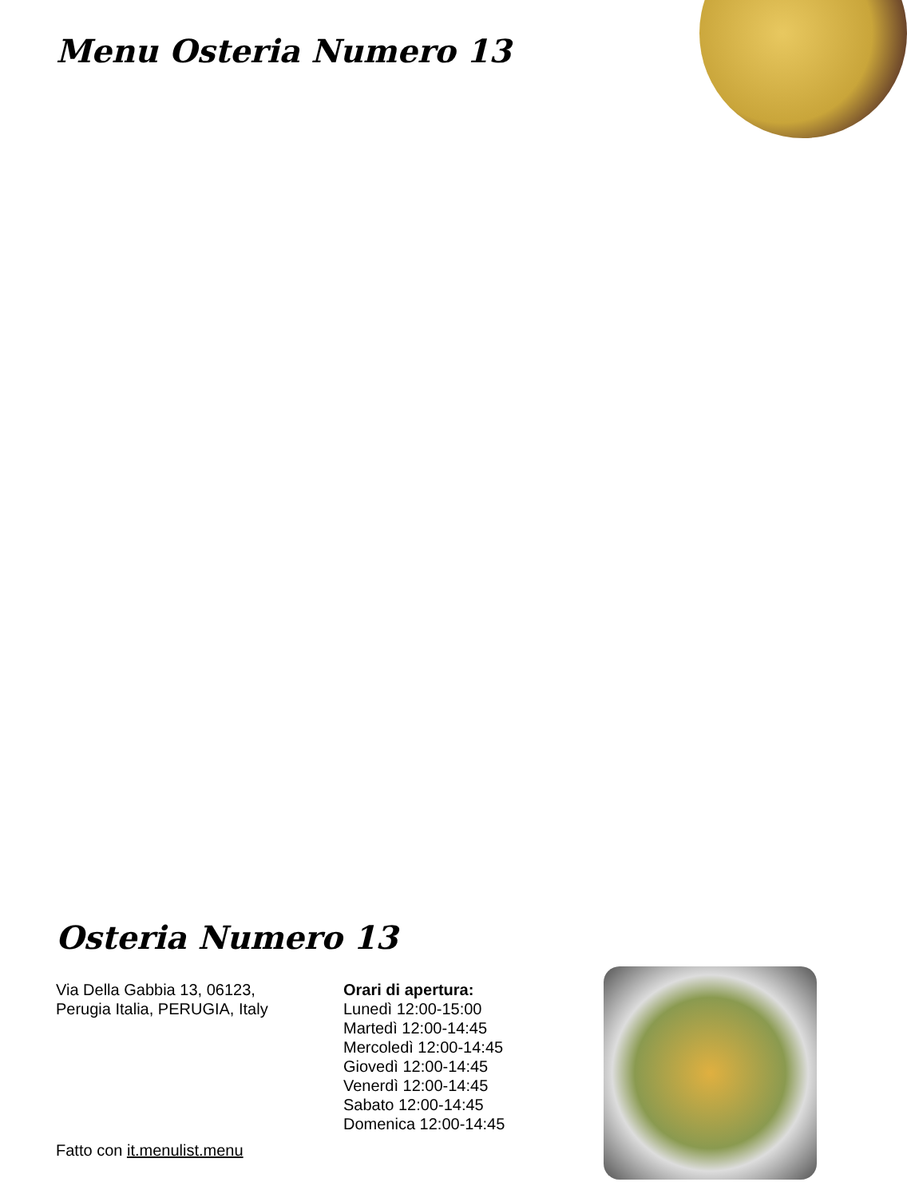Menu Osteria Numero 13
Osteria Numero 13
Via Della Gabbia 13, 06123,
Perugia Italia, PERUGIA, Italy
Orari di apertura:
Lunedì 12:00-15:00
Martedì 12:00-14:45
Mercoledì 12:00-14:45
Giovedì 12:00-14:45
Venerdì 12:00-14:45
Sabato 12:00-14:45
Domenica 12:00-14:45
Fatto con it.menulist.menu